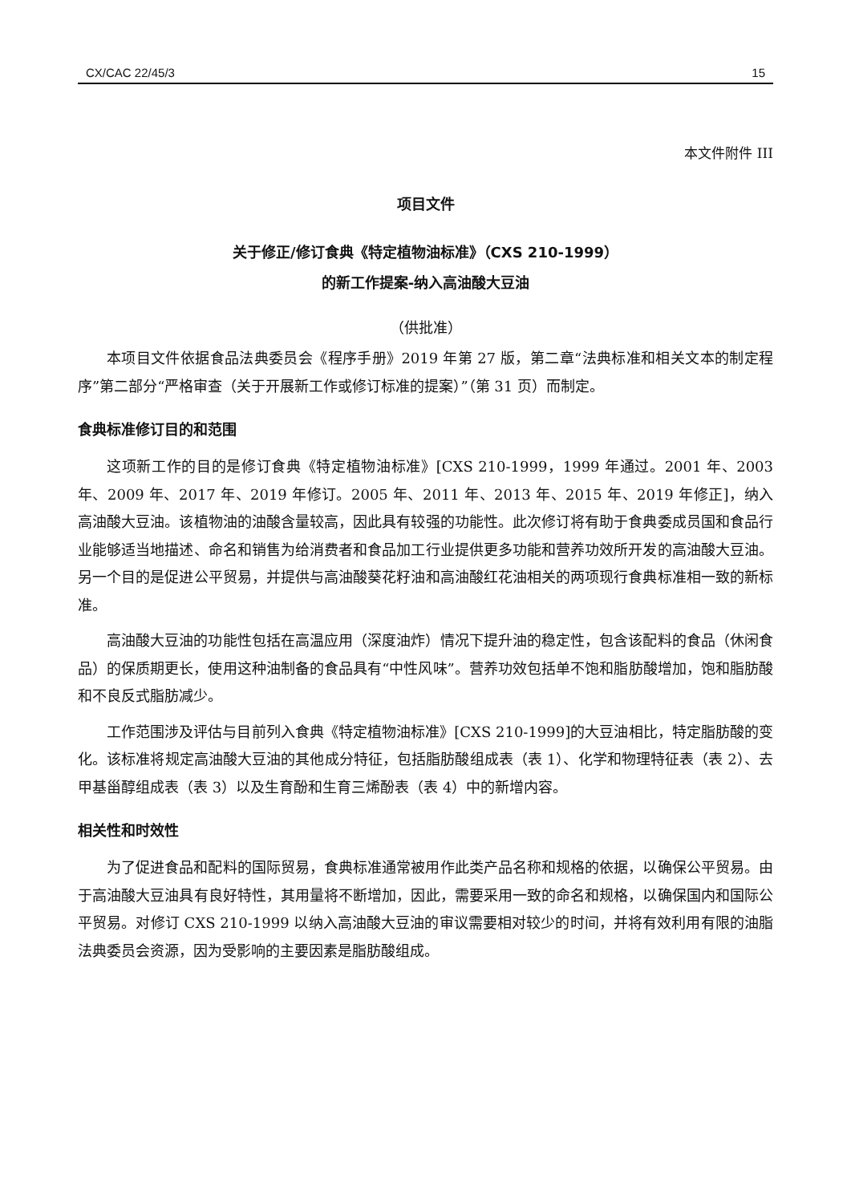CX/CAC 22/45/3 15
本文件附件 III
项目文件
关于修正/修订食典《特定植物油标准》（CXS 210-1999）
的新工作提案-纳入高油酸大豆油
（供批准）
本项目文件依据食品法典委员会《程序手册》2019 年第 27 版，第二章“法典标准和相关文本的制定程序”第二部分“严格审查（关于开展新工作或修订标准的提案）”（第 31 页）而制定。
食典标准修订目的和范围
这项新工作的目的是修订食典《特定植物油标准》[CXS 210-1999，1999 年通过。2001 年、2003 年、2009 年、2017 年、2019 年修订。2005 年、2011 年、2013 年、2015 年、2019 年修正]，纳入高油酸大豆油。该植物油的油酸含量较高，因此具有较强的功能性。此次修订将有助于食典委成员国和食品行业能够适当地描述、命名和销售为给消费者和食品加工行业提供更多功能和营养功效所开发的高油酸大豆油。另一个目的是促进公平贸易，并提供与高油酸葵花籽油和高油酸红花油相关的两项现行食典标准相一致的新标准。
高油酸大豆油的功能性包括在高温应用（深度油炸）情况下提升油的稳定性，包含该配料的食品（休闲食品）的保质期更长，使用这种油制备的食品具有“中性风味”。营养功效包括单不饱和脂肪酸增加，饱和脂肪酸和不良反式脂肪减少。
工作范围涉及评估与目前列入食典《特定植物油标准》[CXS 210-1999]的大豆油相比，特定脂肪酸的变化。该标准将规定高油酸大豆油的其他成分特征，包括脂肪酸组成表（表 1）、化学和物理特征表（表 2）、去甲基甾醇组成表（表 3）以及生育酚和生育三烯酚表（表 4）中的新增内容。
相关性和时效性
为了促进食品和配料的国际贸易，食典标准通常被用作此类产品名称和规格的依据，以确保公平贸易。由于高油酸大豆油具有良好特性，其用量将不断增加，因此，需要采用一致的命名和规格，以确保国内和国际公平贸易。对修订 CXS 210-1999 以纳入高油酸大豆油的审议需要相对较少的时间，并将有效利用有限的油脂法典委员会资源，因为受影响的主要因素是脂肪酸组成。